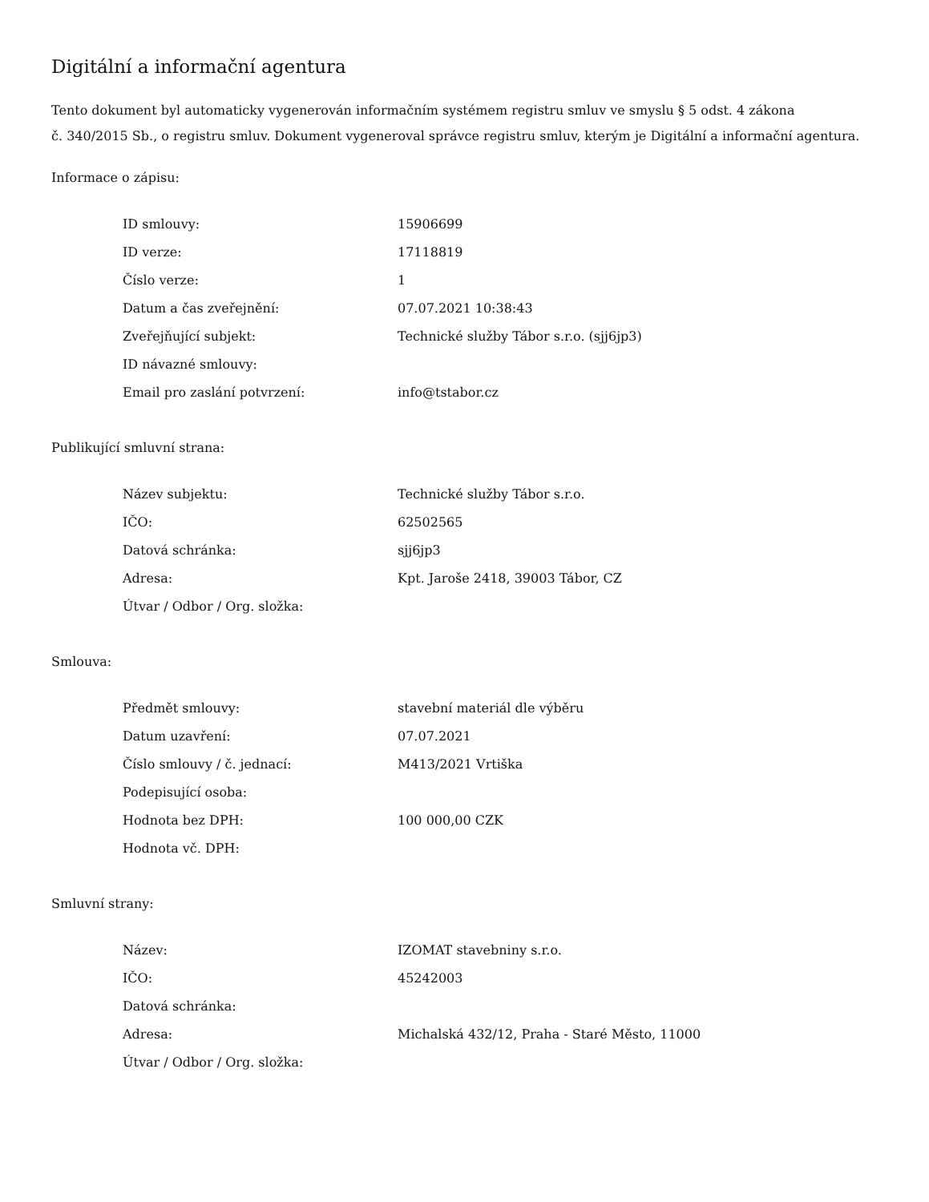Digitální a informační agentura
Tento dokument byl automaticky vygenerován informačním systémem registru smluv ve smyslu § 5 odst. 4 zákona
č. 340/2015 Sb., o registru smluv. Dokument vygeneroval správce registru smluv, kterým je Digitální a informační agentura.
Informace o zápisu:
| ID smlouvy: | 15906699 |
| ID verze: | 17118819 |
| Číslo verze: | 1 |
| Datum a čas zveřejnění: | 07.07.2021 10:38:43 |
| Zveřejňující subjekt: | Technické služby Tábor s.r.o. (sjj6jp3) |
| ID návazné smlouvy: | |
| Email pro zaslání potvrzení: | info@tstabor.cz |
Publikující smluvní strana:
| Název subjektu: | Technické služby Tábor s.r.o. |
| IČO: | 62502565 |
| Datová schránka: | sjj6jp3 |
| Adresa: | Kpt. Jaroše 2418, 39003 Tábor, CZ |
| Útvar / Odbor / Org. složka: | |
Smlouva:
| Předmět smlouvy: | stavební materiál dle výběru |
| Datum uzavření: | 07.07.2021 |
| Číslo smlouvy / č. jednací: | M413/2021 Vrtiška |
| Podepisující osoba: | |
| Hodnota bez DPH: | 100 000,00 CZK |
| Hodnota vč. DPH: | |
Smluvní strany:
| Název: | IZOMAT stavebniny s.r.o. |
| IČO: | 45242003 |
| Datová schránka: | |
| Adresa: | Michalská 432/12, Praha - Staré Město, 11000 |
| Útvar / Odbor / Org. složka: | |